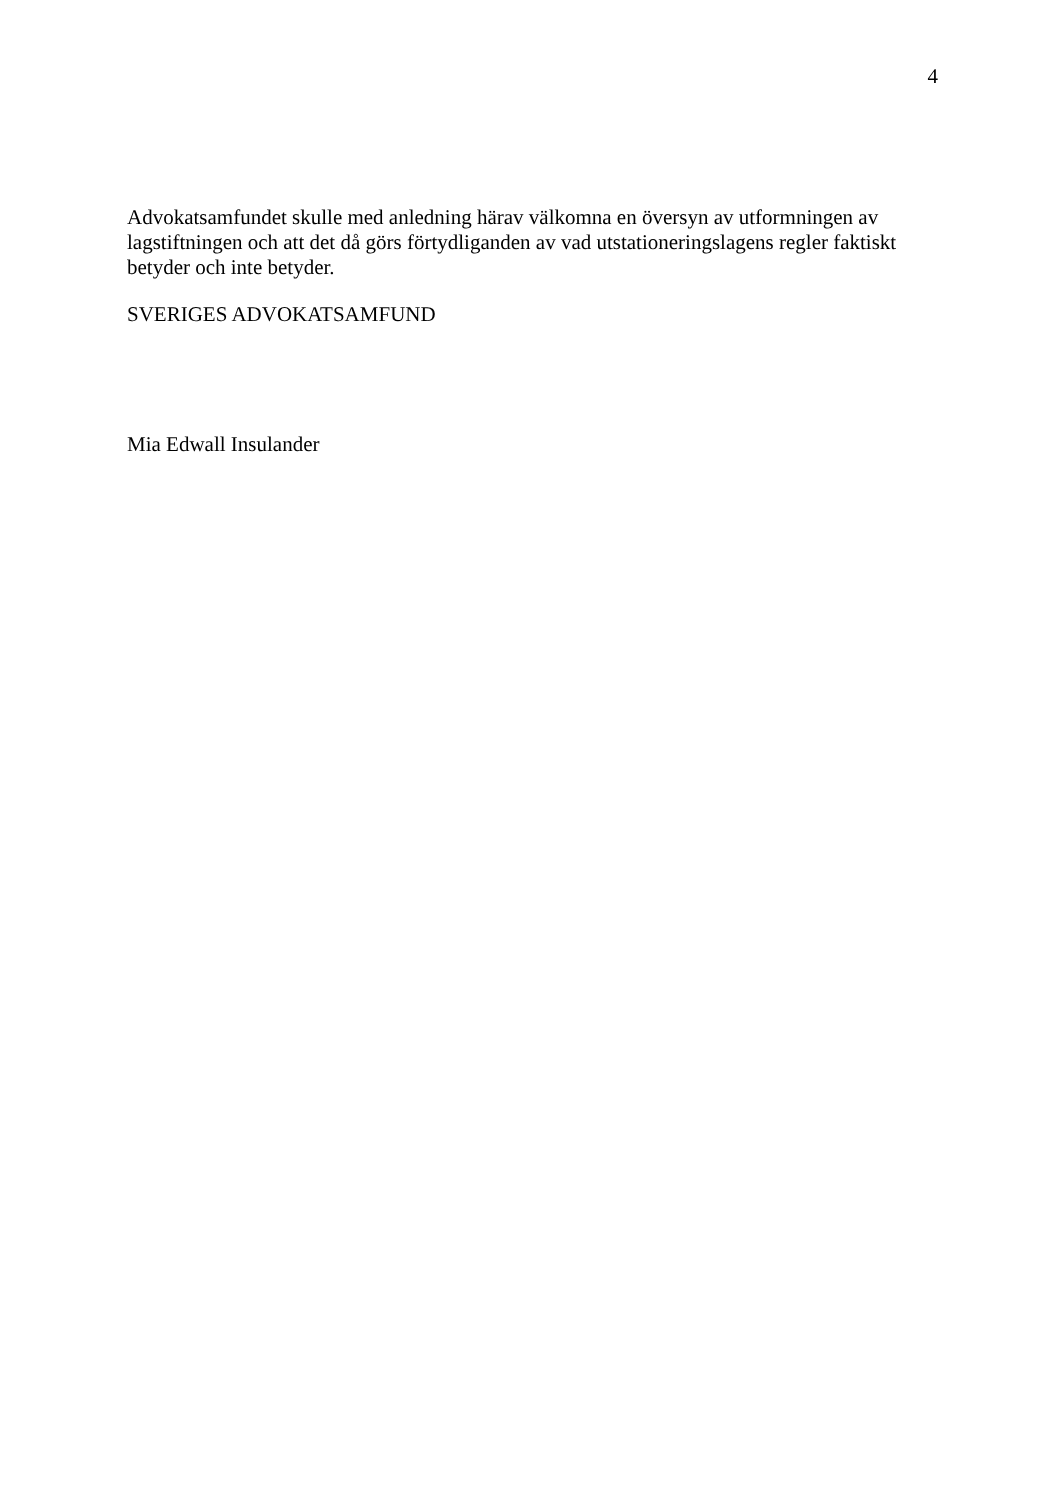4
Advokatsamfundet skulle med anledning härav välkomna en översyn av utformningen av lagstiftningen och att det då görs förtydliganden av vad utstationeringslagens regler faktiskt betyder och inte betyder.
SVERIGES ADVOKATSAMFUND
Mia Edwall Insulander